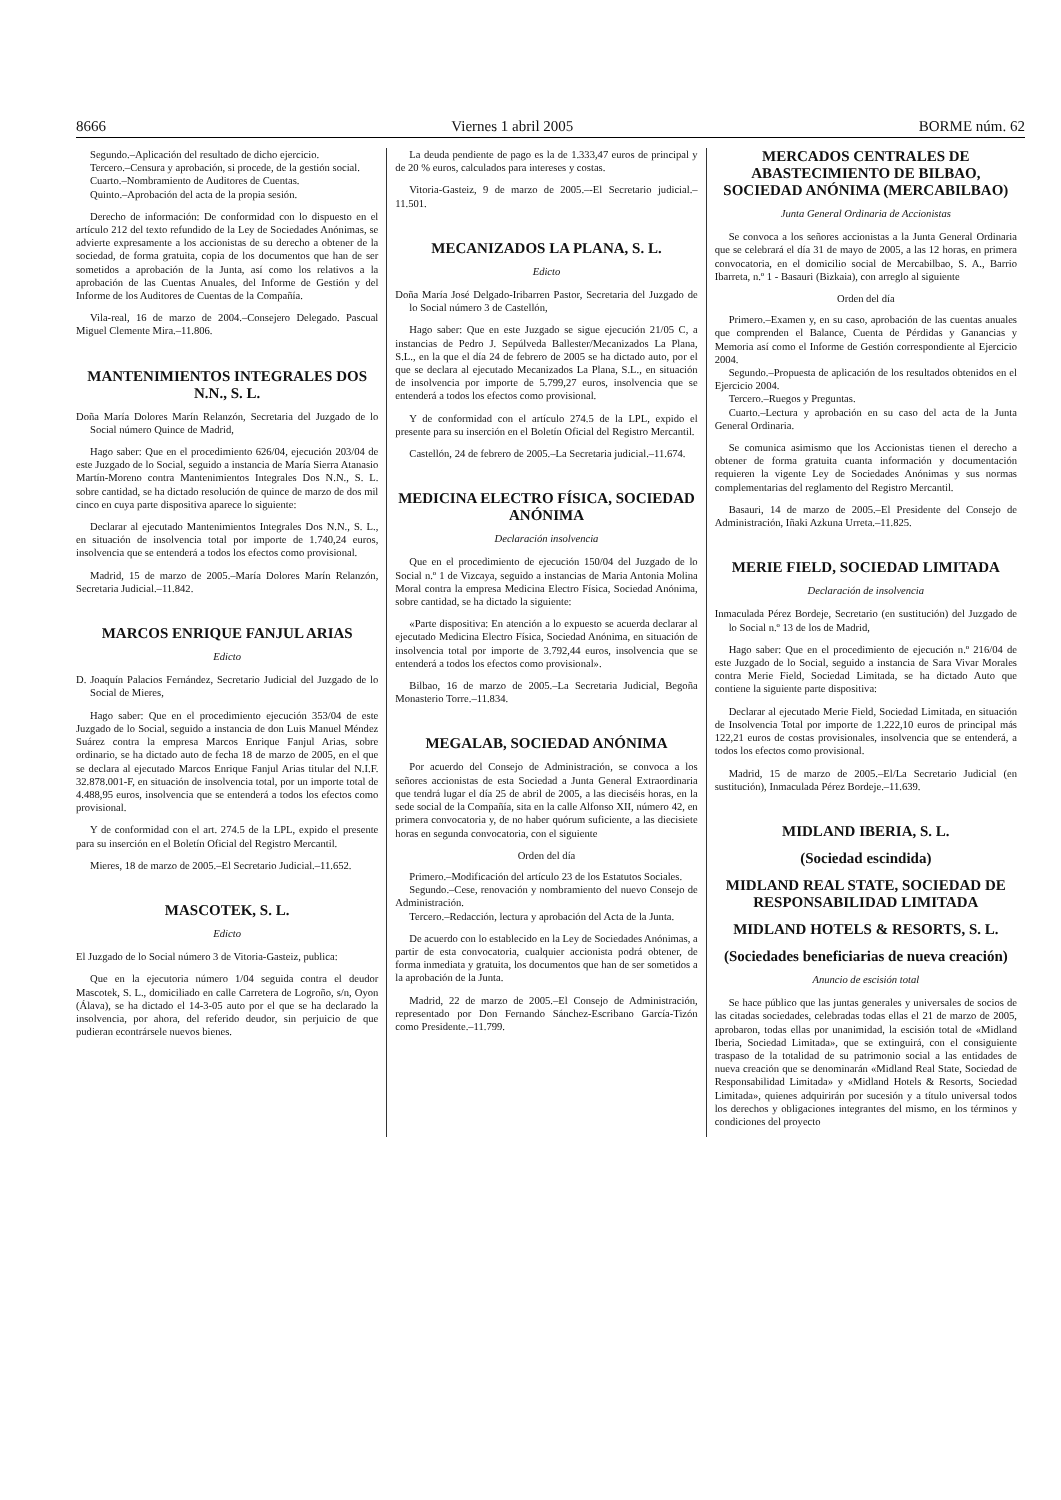8666 Viernes 1 abril 2005 BORME núm. 62
Segundo.–Aplicación del resultado de dicho ejercicio.
Tercero.–Censura y aprobación, si procede, de la gestión social.
Cuarto.–Nombramiento de Auditores de Cuentas.
Quinto.–Aprobación del acta de la propia sesión.
Derecho de información: De conformidad con lo dispuesto en el artículo 212 del texto refundido de la Ley de Sociedades Anónimas, se advierte expresamente a los accionistas de su derecho a obtener de la sociedad, de forma gratuita, copia de los documentos que han de ser sometidos a aprobación de la Junta, así como los relativos a la aprobación de las Cuentas Anuales, del Informe de Gestión y del Informe de los Auditores de Cuentas de la Compañía.
Vila-real, 16 de marzo de 2004.–Consejero Delegado. Pascual Miguel Clemente Mira.–11.806.
MANTENIMIENTOS INTEGRALES DOS N.N., S. L.
Doña María Dolores Marín Relanzón, Secretaria del Juzgado de lo Social número Quince de Madrid,
Hago saber: Que en el procedimiento 626/04, ejecución 203/04 de este Juzgado de lo Social, seguido a instancia de María Sierra Atanasio Martín-Moreno contra Mantenimientos Integrales Dos N.N., S. L. sobre cantidad, se ha dictado resolución de quince de marzo de dos mil cinco en cuya parte dispositiva aparece lo siguiente:
Declarar al ejecutado Mantenimientos Integrales Dos N.N., S. L., en situación de insolvencia total por importe de 1.740,24 euros, insolvencia que se entenderá a todos los efectos como provisional.
Madrid, 15 de marzo de 2005.–María Dolores Marín Relanzón, Secretaria Judicial.–11.842.
MARCOS ENRIQUE FANJUL ARIAS
Edicto
D. Joaquín Palacios Fernández, Secretario Judicial del Juzgado de lo Social de Mieres,
Hago saber: Que en el procedimiento ejecución 353/04 de este Juzgado de lo Social, seguido a instancia de don Luis Manuel Méndez Suárez contra la empresa Marcos Enrique Fanjul Arias, sobre ordinario, se ha dictado auto de fecha 18 de marzo de 2005, en el que se declara al ejecutado Marcos Enrique Fanjul Arias titular del N.I.F. 32.878.001-F, en situación de insolvencia total, por un importe total de 4.488,95 euros, insolvencia que se entenderá a todos los efectos como provisional.
Y de conformidad con el art. 274.5 de la LPL, expido el presente para su inserción en el Boletín Oficial del Registro Mercantil.
Mieres, 18 de marzo de 2005.–El Secretario Judicial.–11.652.
MASCOTEK, S. L.
Edicto
El Juzgado de lo Social número 3 de Vitoria-Gasteiz, publica:
Que en la ejecutoria número 1/04 seguida contra el deudor Mascotek, S. L., domiciliado en calle Carretera de Logroño, s/n, Oyon (Álava), se ha dictado el 14-3-05 auto por el que se ha declarado la insolvencia, por ahora, del referido deudor, sin perjuicio de que pudieran econtrársele nuevos bienes.
La deuda pendiente de pago es la de 1.333,47 euros de principal y de 20 % euros, calculados para intereses y costas.
Vitoria-Gasteiz, 9 de marzo de 2005.–-El Secretario judicial.–11.501.
MECANIZADOS LA PLANA, S. L.
Edicto
Doña María José Delgado-Iribarren Pastor, Secretaria del Juzgado de lo Social número 3 de Castellón,
Hago saber: Que en este Juzgado se sigue ejecución 21/05 C, a instancias de Pedro J. Sepúlveda Ballester/Mecanizados La Plana, S.L., en la que el día 24 de febrero de 2005 se ha dictado auto, por el que se declara al ejecutado Mecanizados La Plana, S.L., en situación de insolvencia por importe de 5.799,27 euros, insolvencia que se entenderá a todos los efectos como provisional.
Y de conformidad con el artículo 274.5 de la LPL, expido el presente para su inserción en el Boletín Oficial del Registro Mercantil.
Castellón, 24 de febrero de 2005.–La Secretaria judicial.–11.674.
MEDICINA ELECTRO FÍSICA, SOCIEDAD ANÓNIMA
Declaración insolvencia
Que en el procedimiento de ejecución 150/04 del Juzgado de lo Social n.º 1 de Vizcaya, seguido a instancias de Maria Antonia Molina Moral contra la empresa Medicina Electro Física, Sociedad Anónima, sobre cantidad, se ha dictado la siguiente:
«Parte dispositiva: En atención a lo expuesto se acuerda declarar al ejecutado Medicina Electro Física, Sociedad Anónima, en situación de insolvencia total por importe de 3.792,44 euros, insolvencia que se entenderá a todos los efectos como provisional».
Bilbao, 16 de marzo de 2005.–La Secretaria Judicial, Begoña Monasterio Torre.–11.834.
MEGALAB, SOCIEDAD ANÓNIMA
Por acuerdo del Consejo de Administración, se convoca a los señores accionistas de esta Sociedad a Junta General Extraordinaria que tendrá lugar el día 25 de abril de 2005, a las dieciséis horas, en la sede social de la Compañía, sita en la calle Alfonso XII, número 42, en primera convocatoria y, de no haber quórum suficiente, a las diecisiete horas en segunda convocatoria, con el siguiente
Orden del día
Primero.–Modificación del artículo 23 de los Estatutos Sociales.
Segundo.–Cese, renovación y nombramiento del nuevo Consejo de Administración.
Tercero.–Redacción, lectura y aprobación del Acta de la Junta.
De acuerdo con lo establecido en la Ley de Sociedades Anónimas, a partir de esta convocatoria, cualquier accionista podrá obtener, de forma inmediata y gratuita, los documentos que han de ser sometidos a la aprobación de la Junta.
Madrid, 22 de marzo de 2005.–El Consejo de Administración, representado por Don Fernando Sánchez-Escribano García-Tizón como Presidente.–11.799.
MERCADOS CENTRALES DE ABASTECIMIENTO DE BILBAO, SOCIEDAD ANÓNIMA (MERCABILBAO)
Junta General Ordinaria de Accionistas
Se convoca a los señores accionistas a la Junta General Ordinaria que se celebrará el día 31 de mayo de 2005, a las 12 horas, en primera convocatoria, en el domicilio social de Mercabilbao, S. A., Barrio Ibarreta, n.º 1 - Basauri (Bizkaia), con arreglo al siguiente
Orden del día
Primero.–Examen y, en su caso, aprobación de las cuentas anuales que comprenden el Balance, Cuenta de Pérdidas y Ganancias y Memoria así como el Informe de Gestión correspondiente al Ejercicio 2004.
Segundo.–Propuesta de aplicación de los resultados obtenidos en el Ejercicio 2004.
Tercero.–Ruegos y Preguntas.
Cuarto.–Lectura y aprobación en su caso del acta de la Junta General Ordinaria.
Se comunica asimismo que los Accionistas tienen el derecho a obtener de forma gratuita cuanta información y documentación requieren la vigente Ley de Sociedades Anónimas y sus normas complementarias del reglamento del Registro Mercantil.
Basauri, 14 de marzo de 2005.–El Presidente del Consejo de Administración, Iñaki Azkuna Urreta.–11.825.
MERIE FIELD, SOCIEDAD LIMITADA
Declaración de insolvencia
Inmaculada Pérez Bordeje, Secretario (en sustitución) del Juzgado de lo Social n.º 13 de los de Madrid,
Hago saber: Que en el procedimiento de ejecución n.º 216/04 de este Juzgado de lo Social, seguido a instancia de Sara Vivar Morales contra Merie Field, Sociedad Limitada, se ha dictado Auto que contiene la siguiente parte dispositiva:
Declarar al ejecutado Merie Field, Sociedad Limitada, en situación de Insolvencia Total por importe de 1.222,10 euros de principal más 122,21 euros de costas provisionales, insolvencia que se entenderá, a todos los efectos como provisional.
Madrid, 15 de marzo de 2005.–El/La Secretario Judicial (en sustitución), Inmaculada Pérez Bordeje.–11.639.
MIDLAND IBERIA, S. L.
(Sociedad escindida)
MIDLAND REAL STATE, SOCIEDAD DE RESPONSABILIDAD LIMITADA
MIDLAND HOTELS & RESORTS, S. L.
(Sociedades beneficiarias de nueva creación)
Anuncio de escisión total
Se hace público que las juntas generales y universales de socios de las citadas sociedades, celebradas todas ellas el 21 de marzo de 2005, aprobaron, todas ellas por unanimidad, la escisión total de «Midland Iberia, Sociedad Limitada», que se extinguirá, con el consiguiente traspaso de la totalidad de su patrimonio social a las entidades de nueva creación que se denominarán «Midland Real State, Sociedad de Responsabilidad Limitada» y «Midland Hotels & Resorts, Sociedad Limitada», quienes adquirirán por sucesión y a título universal todos los derechos y obligaciones integrantes del mismo, en los términos y condiciones del proyecto